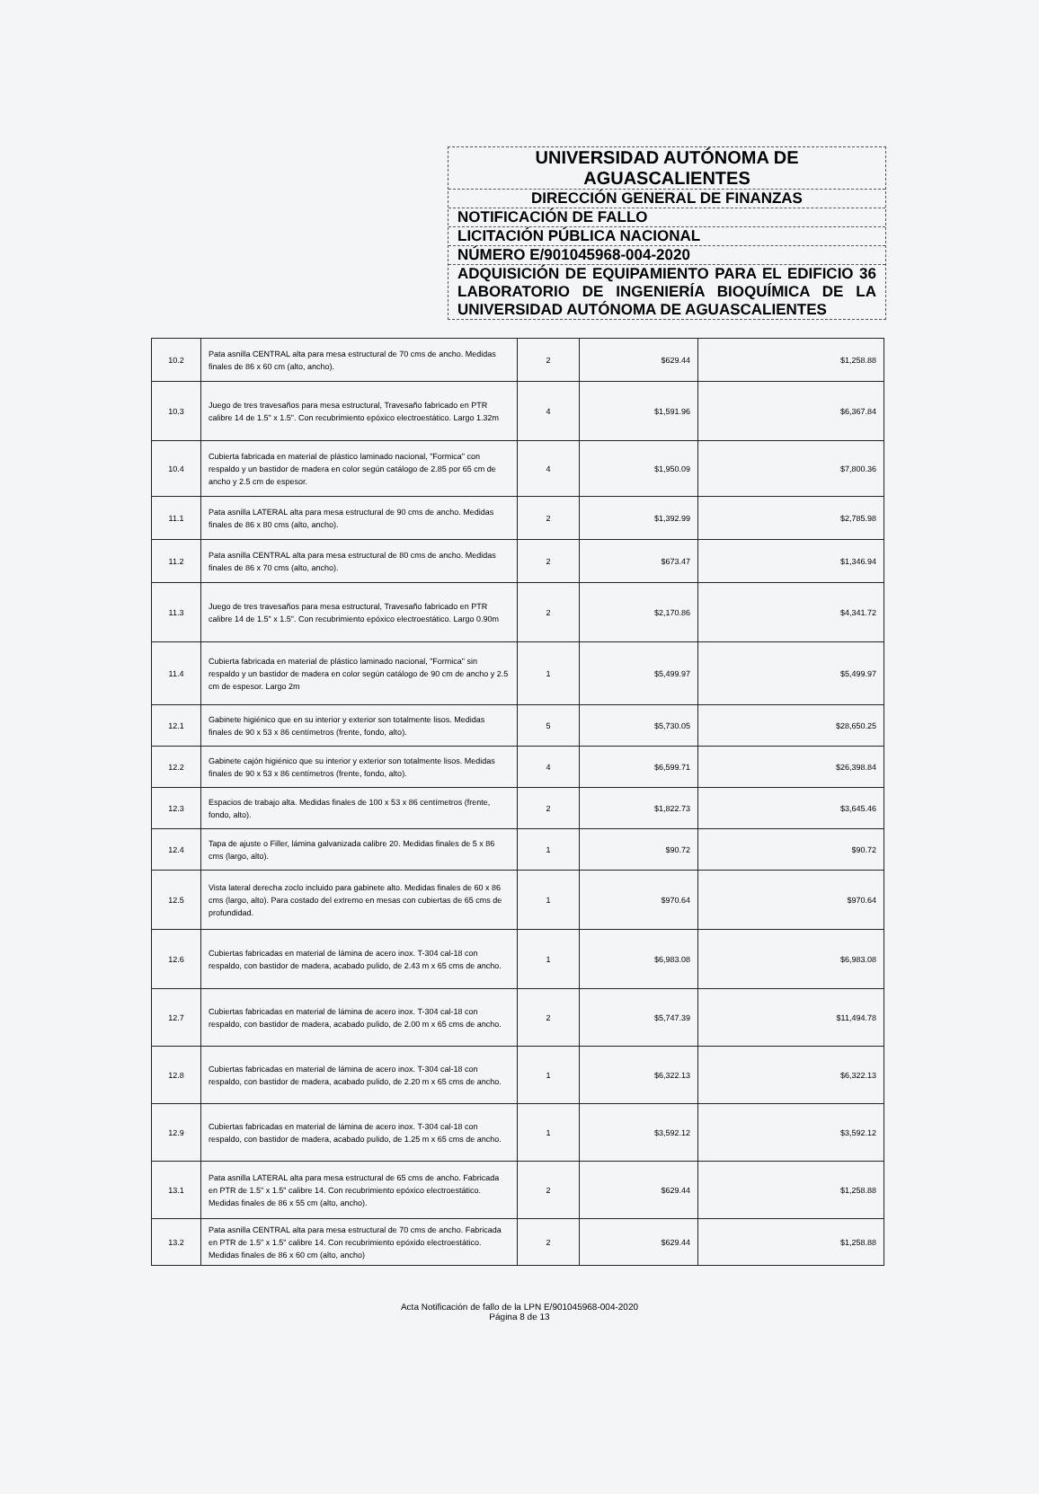UNIVERSIDAD AUTÓNOMA DE
AGUASCALIENTES
DIRECCIÓN GENERAL DE FINANZAS
NOTIFICACIÓN DE FALLO
LICITACIÓN PÚBLICA NACIONAL
NÚMERO E/901045968-004-2020
ADQUISICIÓN DE EQUIPAMIENTO PARA EL EDIFICIO 36 LABORATORIO DE INGENIERÍA BIOQUÍMICA DE LA UNIVERSIDAD AUTÓNOMA DE AGUASCALIENTES
| 10.2 | Pata asnilla CENTRAL alta para mesa estructural de 70 cms de ancho. Medidas finales de 86 x 60 cm (alto, ancho). | 2 | $629.44 | $1,258.88 |
| 10.3 | Juego de tres travesaños para mesa estructural, Travesaño fabricado en PTR calibre 14 de 1.5" x 1.5". Con recubrimiento epóxico electroestático. Largo 1.32m | 4 | $1,591.96 | $6,367.84 |
| 10.4 | Cubierta fabricada en material de plástico laminado nacional, "Formica" con respaldo y un bastidor de madera en color según catálogo de 2.85 por 65 cm de ancho y 2.5 cm de espesor. | 4 | $1,950.09 | $7,800.36 |
| 11.1 | Pata asnilla LATERAL alta para mesa estructural de 90 cms de ancho. Medidas finales de 86 x 80 cms (alto, ancho). | 2 | $1,392.99 | $2,785.98 |
| 11.2 | Pata asnilla CENTRAL alta para mesa estructural de 80 cms de ancho. Medidas finales de 86 x 70 cms (alto, ancho). | 2 | $673.47 | $1,346.94 |
| 11.3 | Juego de tres travesaños para mesa estructural, Travesaño fabricado en PTR calibre 14 de 1.5" x 1.5". Con recubrimiento epóxico electroestático. Largo 0.90m | 2 | $2,170.86 | $4,341.72 |
| 11.4 | Cubierta fabricada en material de plástico laminado nacional, "Formica" sin respaldo y un bastidor de madera en color según catálogo de 90 cm de ancho y 2.5 cm de espesor. Largo 2m | 1 | $5,499.97 | $5,499.97 |
| 12.1 | Gabinete higiénico que en su interior y exterior son totalmente lisos. Medidas finales de 90 x 53 x 86 centímetros (frente, fondo, alto). | 5 | $5,730.05 | $28,650.25 |
| 12.2 | Gabinete cajón higiénico que su interior y exterior son totalmente lisos. Medidas finales de 90 x 53 x 86 centímetros (frente, fondo, alto). | 4 | $6,599.71 | $26,398.84 |
| 12.3 | Espacios de trabajo alta. Medidas finales de 100 x 53 x 86 centímetros (frente, fondo, alto). | 2 | $1,822.73 | $3,645.46 |
| 12.4 | Tapa de ajuste o Filler, lámina galvanizada calibre 20. Medidas finales de 5 x 86 cms (largo, alto). | 1 | $90.72 | $90.72 |
| 12.5 | Vista lateral derecha zoclo incluido para gabinete alto. Medidas finales de 60 x 86 cms (largo, alto). Para costado del extremo en mesas con cubiertas de 65 cms de profundidad. | 1 | $970.64 | $970.64 |
| 12.6 | Cubiertas fabricadas en material de lámina de acero inox. T-304 cal-18 con respaldo, con bastidor de madera, acabado pulido, de 2.43 m x 65 cms de ancho. | 1 | $6,983.08 | $6,983.08 |
| 12.7 | Cubiertas fabricadas en material de lámina de acero inox. T-304 cal-18 con respaldo, con bastidor de madera, acabado pulido, de 2.00 m x 65 cms de ancho. | 2 | $5,747.39 | $11,494.78 |
| 12.8 | Cubiertas fabricadas en material de lámina de acero inox. T-304 cal-18 con respaldo, con bastidor de madera, acabado pulido, de 2.20 m x 65 cms de ancho. | 1 | $6,322.13 | $6,322.13 |
| 12.9 | Cubiertas fabricadas en material de lámina de acero inox. T-304 cal-18 con respaldo, con bastidor de madera, acabado pulido, de 1.25 m x 65 cms de ancho. | 1 | $3,592.12 | $3,592.12 |
| 13.1 | Pata asnilla LATERAL alta para mesa estructural de 65 cms de ancho. Fabricada en PTR de 1.5" x 1.5" calibre 14. Con recubrimiento epóxico electroestático. Medidas finales de 86 x 55 cm (alto, ancho). | 2 | $629.44 | $1,258.88 |
| 13.2 | Pata asnilla CENTRAL alta para mesa estructural de 70 cms de ancho. Fabricada en PTR de 1.5" x 1.5" calibre 14. Con recubrimiento epóxido electroestático. Medidas finales de 86 x 60 cm (alto, ancho) | 2 | $629.44 | $1,258.88 |
Acta Notificación de fallo de la LPN E/901045968-004-2020
Página 8 de 13